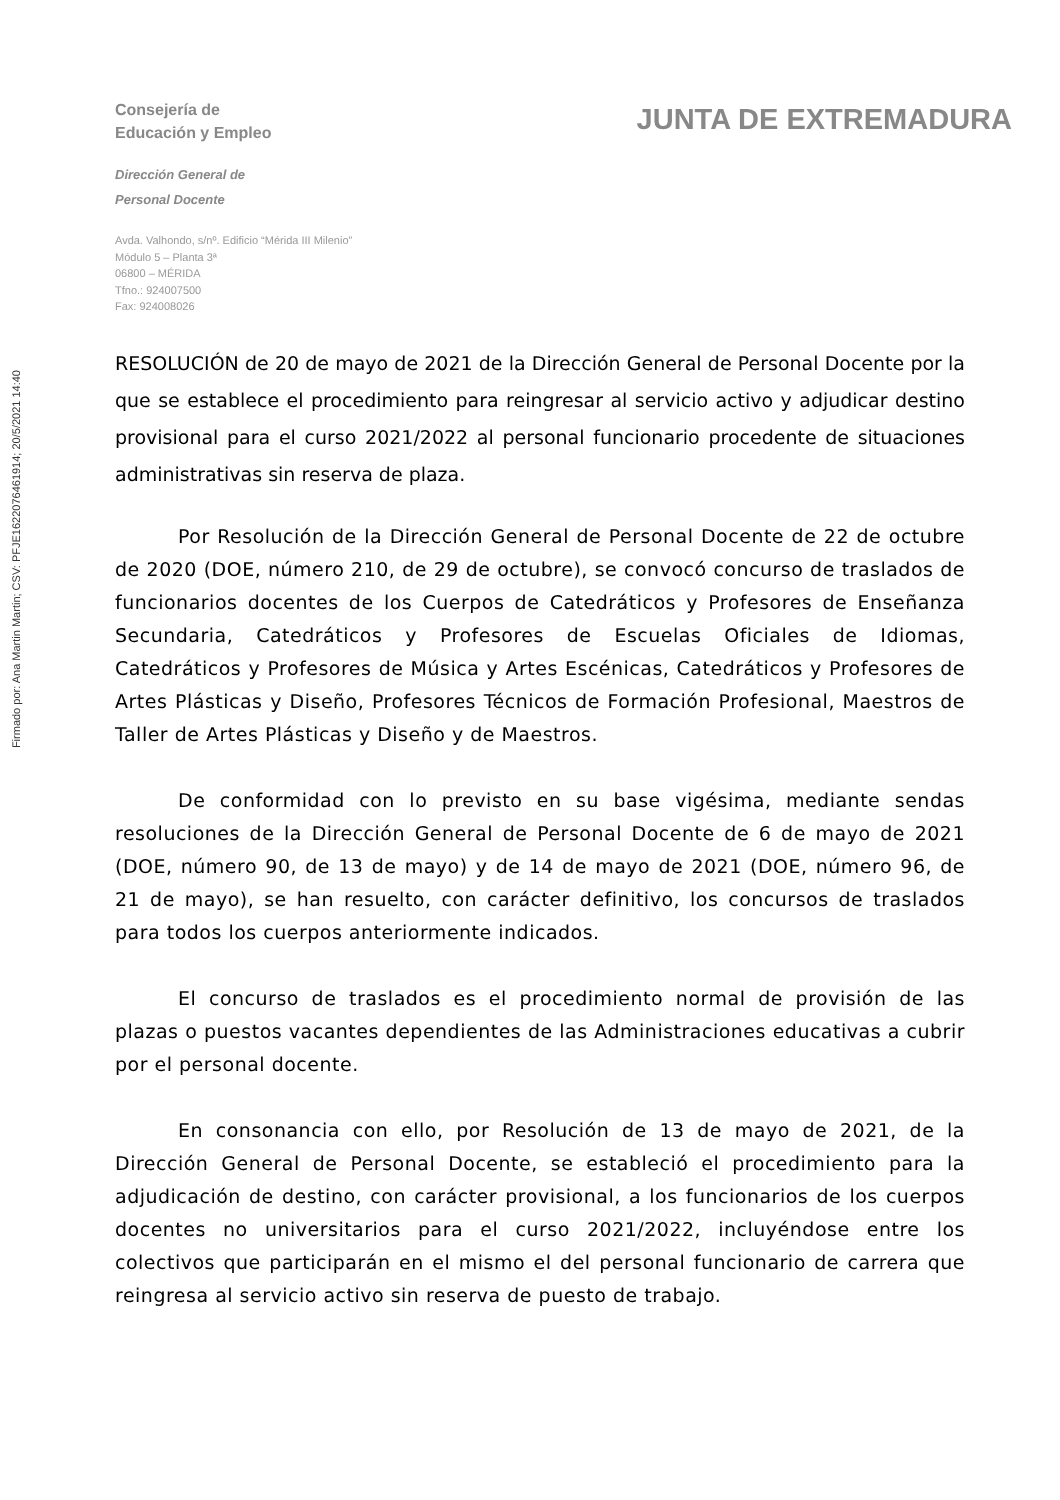Firmado por: Ana Martin Martin; CSV: PFJE1622076461914; 20/5/2021 14:40
Consejería de
Educación y Empleo
JUNTA DE EXTREMADURA
Dirección General de
Personal Docente
Avda. Valhondo, s/nº. Edificio “Mérida III Milenio”
Módulo 5 – Planta 3ª
06800 – MÉRIDA
Tfno.: 924007500
Fax: 924008026
RESOLUCIÓN de 20 de mayo de 2021 de la Dirección General de Personal Docente por la que se establece el procedimiento para reingresar al servicio activo y adjudicar destino provisional para el curso 2021/2022 al personal funcionario procedente de situaciones administrativas sin reserva de plaza.
Por Resolución de la Dirección General de Personal Docente de 22 de octubre de 2020 (DOE, número 210, de 29 de octubre), se convocó concurso de traslados de funcionarios docentes de los Cuerpos de Catedráticos y Profesores de Enseñanza Secundaria, Catedráticos y Profesores de Escuelas Oficiales de Idiomas, Catedráticos y Profesores de Música y Artes Escénicas, Catedráticos y Profesores de Artes Plásticas y Diseño, Profesores Técnicos de Formación Profesional, Maestros de Taller de Artes Plásticas y Diseño y de Maestros.
De conformidad con lo previsto en su base vigésima, mediante sendas resoluciones de la Dirección General de Personal Docente de 6 de mayo de 2021 (DOE, número 90, de 13 de mayo) y de 14 de mayo de 2021 (DOE, número 96, de 21 de mayo), se han resuelto, con carácter definitivo, los concursos de traslados para todos los cuerpos anteriormente indicados.
El concurso de traslados es el procedimiento normal de provisión de las plazas o puestos vacantes dependientes de las Administraciones educativas a cubrir por el personal docente.
En consonancia con ello, por Resolución de 13 de mayo de 2021, de la Dirección General de Personal Docente, se estableció el procedimiento para la adjudicación de destino, con carácter provisional, a los funcionarios de los cuerpos docentes no universitarios para el curso 2021/2022, incluyéndose entre los colectivos que participarán en el mismo el del personal funcionario de carrera que reingresa al servicio activo sin reserva de puesto de trabajo.